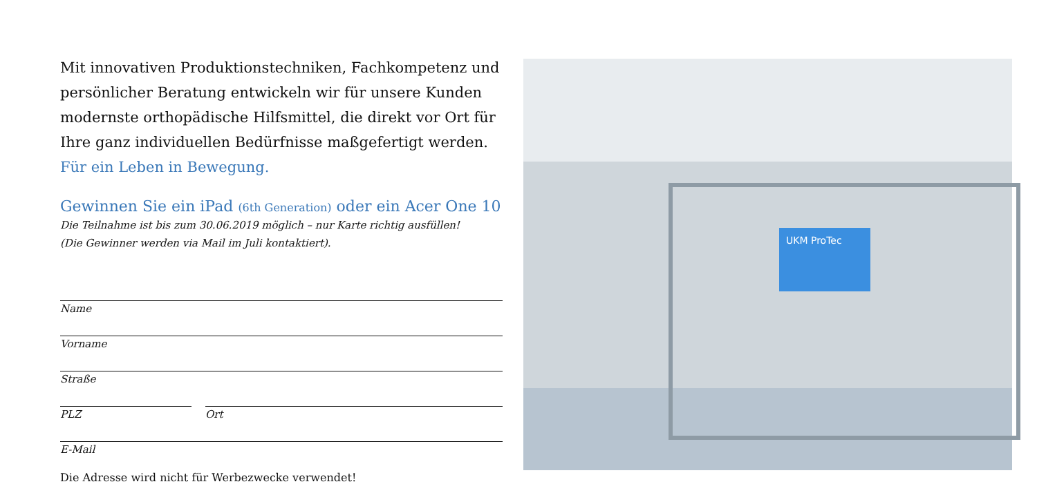Mit innovativen Produktionstechniken, Fachkompetenz und persönlicher Beratung entwickeln wir für unsere Kunden modernste orthopädische Hilfsmittel, die direkt vor Ort für Ihre ganz individuellen Bedürfnisse maßgefertigt werden. Für ein Leben in Bewegung.
Gewinnen Sie ein iPad (6th Generation) oder ein Acer One 10
Die Teilnahme ist bis zum 30.06.2019 möglich – nur Karte richtig ausfüllen!
(Die Gewinner werden via Mail im Juli kontaktiert).
Name
Vorname
Straße
PLZ Ort
E-Mail
Die Adresse wird nicht für Werbezwecke verwendet!
UKM ProTec